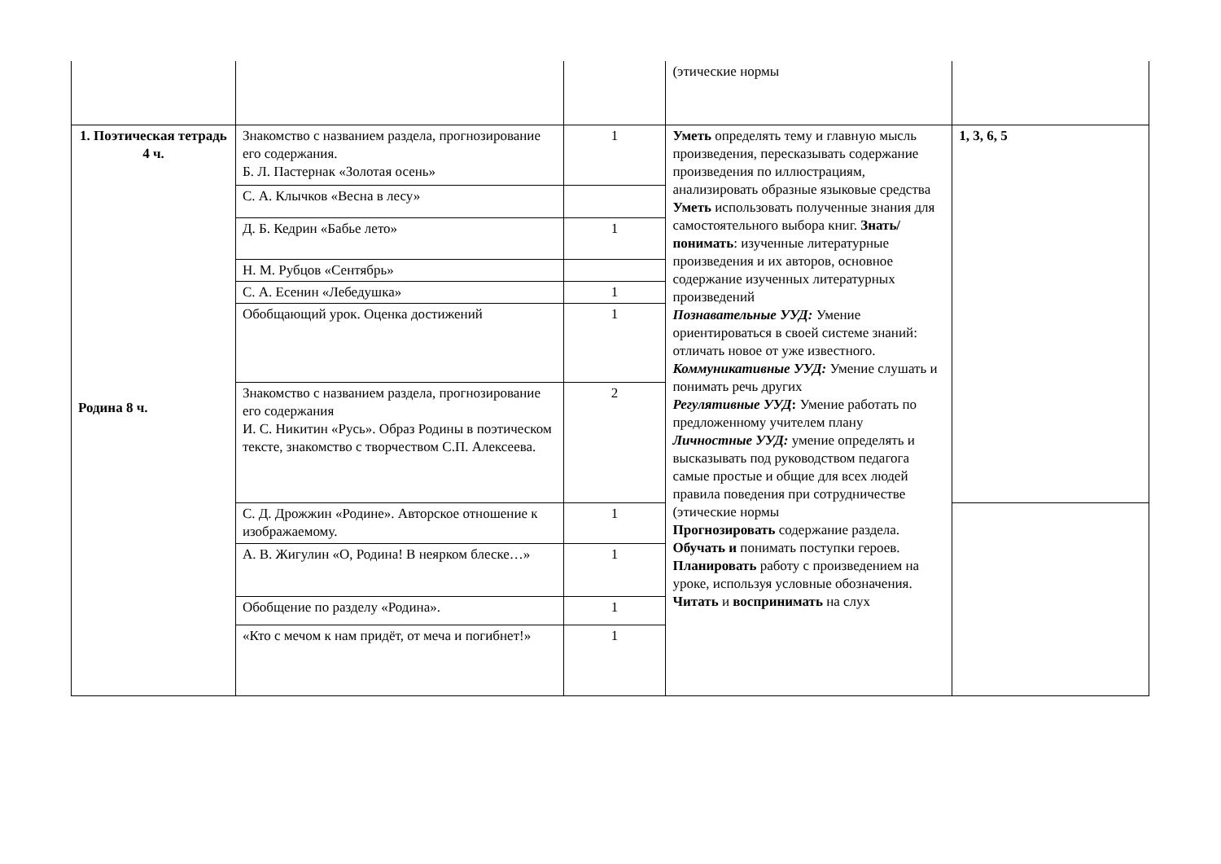| | | | (этические нормы | |
| 1. Поэтическая тетрадь 4 ч. Родина 8 ч. | Знакомство с названием раздела, прогнозирование его содержания. Б. Л. Пастернак «Золотая осень» | 1 | Уметь определять тему и главную мысль произведения, пересказывать содержание произведения по иллюстрациям, анализировать образные языковые средства Уметь использовать полученные знания для самостоятельного выбора книг. Знать/понимать : изученные литературные произведения и их авторов, основное содержание изученных литературных произведений Познавательные УУД: Умение ориентироваться в своей системе знаний: отличать новое от уже известного. Коммуникативные УУД: Умение слушать и понимать речь других Регулятивные УУД : Умение работать по предложенному учителем плану Личностные УУД: умение определять и высказывать под руководством педагога самые простые и общие для всех людей правила поведения при сотрудничестве (этические нормы Прогнозировать содержание раздела. Обучать и понимать поступки героев. Планировать работу с произведением на уроке, используя условные обозначения. Читать и воспринимать на слух | 1, 3, 6, 5 |
| | С. А. Клычков «Весна в лесу» | | | |
| | Д. Б. Кедрин «Бабье лето» | 1 | | |
| | Н. М. Рубцов «Сентябрь» | | | |
| | С. А. Есенин «Лебедушка» | 1 | | |
| | Обобщающий урок. Оценка достижений | 1 | | |
| | Знакомство с названием раздела, прогнозирование его содержания И. С. Никитин «Русь». Образ Родины в поэтическом тексте, знакомство с творчеством С.П. Алексеева. | 2 | | |
| | С. Д. Дрожжин «Родине». Авторское отношение к изображаемому. | 1 | | |
| | А. В. Жигулин «О, Родина! В неярком блеске…» | 1 | | |
| | Обобщение по разделу «Родина». | 1 | | |
| | «Кто с мечом к нам придёт, от меча и погибнет!» | 1 | | |